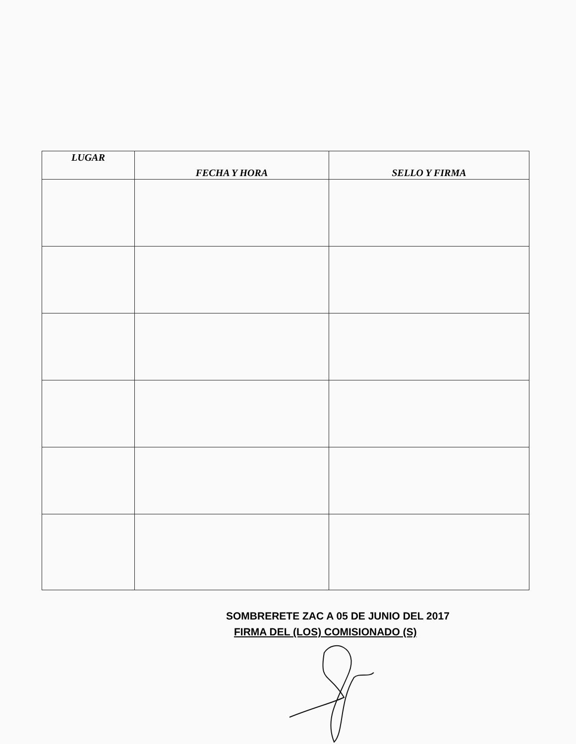| LUGAR | FECHA Y HORA | SELLO Y FIRMA |
| --- | --- | --- |
SOMBRERETE ZAC A 05 DE JUNIO DEL 2017
FIRMA DEL (LOS) COMISIONADO (S)